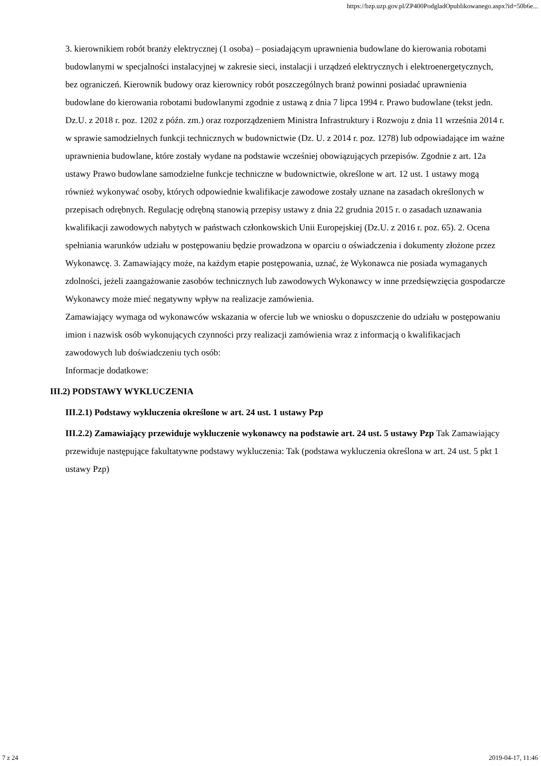https://bzp.uzp.gov.pl/ZP400PodgladOpublikowanego.aspx?id=50b6e...
3. kierownikiem robót branży elektrycznej (1 osoba) – posiadającym uprawnienia budowlane do kierowania robotami budowlanymi w specjalności instalacyjnej w zakresie sieci, instalacji i urządzeń elektrycznych i elektroenergetycznych, bez ograniczeń. Kierownik budowy oraz kierownicy robót poszczególnych branż powinni posiadać uprawnienia budowlane do kierowania robotami budowlanymi zgodnie z ustawą z dnia 7 lipca 1994 r. Prawo budowlane (tekst jedn. Dz.U. z 2018 r. poz. 1202 z późn. zm.) oraz rozporządzeniem Ministra Infrastruktury i Rozwoju z dnia 11 września 2014 r. w sprawie samodzielnych funkcji technicznych w budownictwie (Dz. U. z 2014 r. poz. 1278) lub odpowiadające im ważne uprawnienia budowlane, które zostały wydane na podstawie wcześniej obowiązujących przepisów. Zgodnie z art. 12a ustawy Prawo budowlane samodzielne funkcje techniczne w budownictwie, określone w art. 12 ust. 1 ustawy mogą również wykonywać osoby, których odpowiednie kwalifikacje zawodowe zostały uznane na zasadach określonych w przepisach odrębnych. Regulację odrębną stanowią przepisy ustawy z dnia 22 grudnia 2015 r. o zasadach uznawania kwalifikacji zawodowych nabytych w państwach członkowskich Unii Europejskiej (Dz.U. z 2016 r. poz. 65). 2. Ocena spełniania warunków udziału w postępowaniu będzie prowadzona w oparciu o oświadczenia i dokumenty złożone przez Wykonawcę. 3. Zamawiający może, na każdym etapie postępowania, uznać, że Wykonawca nie posiada wymaganych zdolności, jeżeli zaangażowanie zasobów technicznych lub zawodowych Wykonawcy w inne przedsięwzięcia gospodarcze Wykonawcy może mieć negatywny wpływ na realizacje zamówienia.
Zamawiający wymaga od wykonawców wskazania w ofercie lub we wniosku o dopuszczenie do udziału w postępowaniu imion i nazwisk osób wykonujących czynności przy realizacji zamówienia wraz z informacją o kwalifikacjach zawodowych lub doświadczeniu tych osób:
Informacje dodatkowe:
III.2) PODSTAWY WYKLUCZENIA
III.2.1) Podstawy wykluczenia określone w art. 24 ust. 1 ustawy Pzp
III.2.2) Zamawiający przewiduje wykluczenie wykonawcy na podstawie art. 24 ust. 5 ustawy Pzp Tak Zamawiający przewiduje następujące fakultatywne podstawy wykluczenia: Tak (podstawa wykluczenia określona w art. 24 ust. 5 pkt 1 ustawy Pzp)
7 z 24 2019-04-17, 11:46